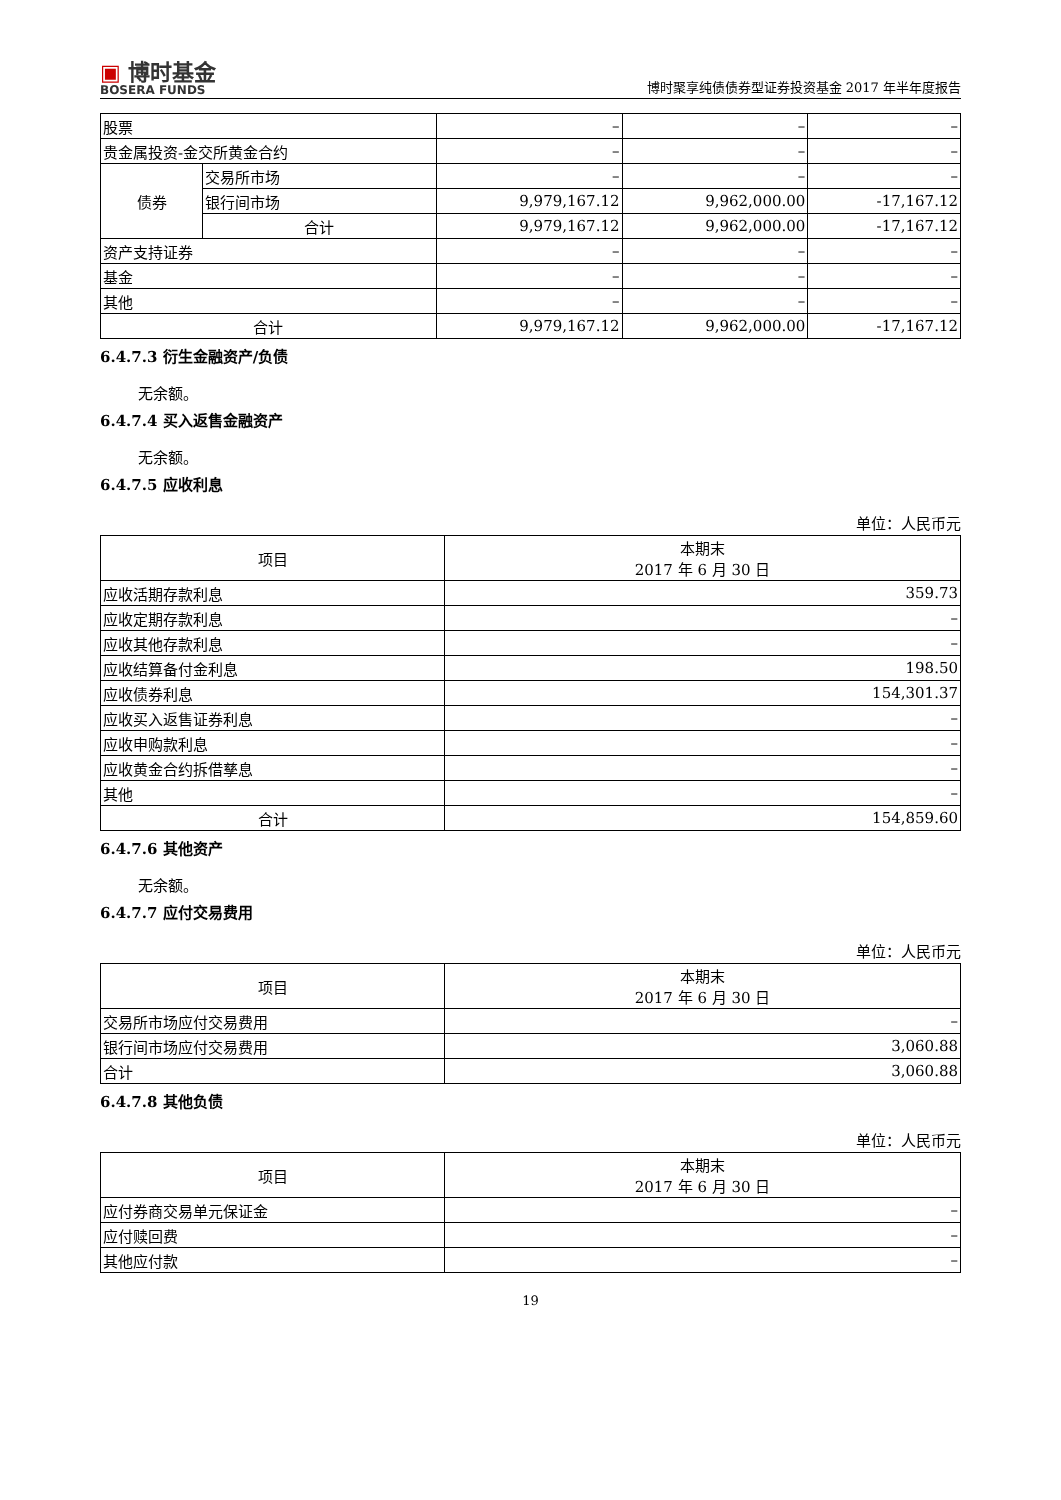▣ 博时基金
BOSERA FUNDS
博时聚享纯债债券型证券投资基金 2017 年半年度报告
| 股票 | | – | – | – |
| 贵金属投资-金交所黄金合约 | | – | – | – |
| 债券 | 交易所市场 | – | – | – |
| | 银行间市场 | 9,979,167.12 | 9,962,000.00 | -17,167.12 |
| | 合计 | 9,979,167.12 | 9,962,000.00 | -17,167.12 |
| 资产支持证券 | | – | – | – |
| 基金 | | – | – | – |
| 其他 | | – | – | – |
| 合计 | | 9,979,167.12 | 9,962,000.00 | -17,167.12 |
6.4.7.3 衍生金融资产/负债
无余额。
6.4.7.4 买入返售金融资产
无余额。
6.4.7.5 应收利息
单位：人民币元
| 项目 | 本期末 2017 年 6 月 30 日 |
| --- | --- |
| 应收活期存款利息 | 359.73 |
| 应收定期存款利息 | – |
| 应收其他存款利息 | – |
| 应收结算备付金利息 | 198.50 |
| 应收债券利息 | 154,301.37 |
| 应收买入返售证券利息 | – |
| 应收申购款利息 | – |
| 应收黄金合约拆借孳息 | – |
| 其他 | – |
| 合计 | 154,859.60 |
6.4.7.6 其他资产
无余额。
6.4.7.7 应付交易费用
单位：人民币元
| 项目 | 本期末 2017 年 6 月 30 日 |
| --- | --- |
| 交易所市场应付交易费用 | – |
| 银行间市场应付交易费用 | 3,060.88 |
| 合计 | 3,060.88 |
6.4.7.8 其他负债
单位：人民币元
| 项目 | 本期末 2017 年 6 月 30 日 |
| --- | --- |
| 应付券商交易单元保证金 | – |
| 应付赎回费 | – |
| 其他应付款 | – |
19